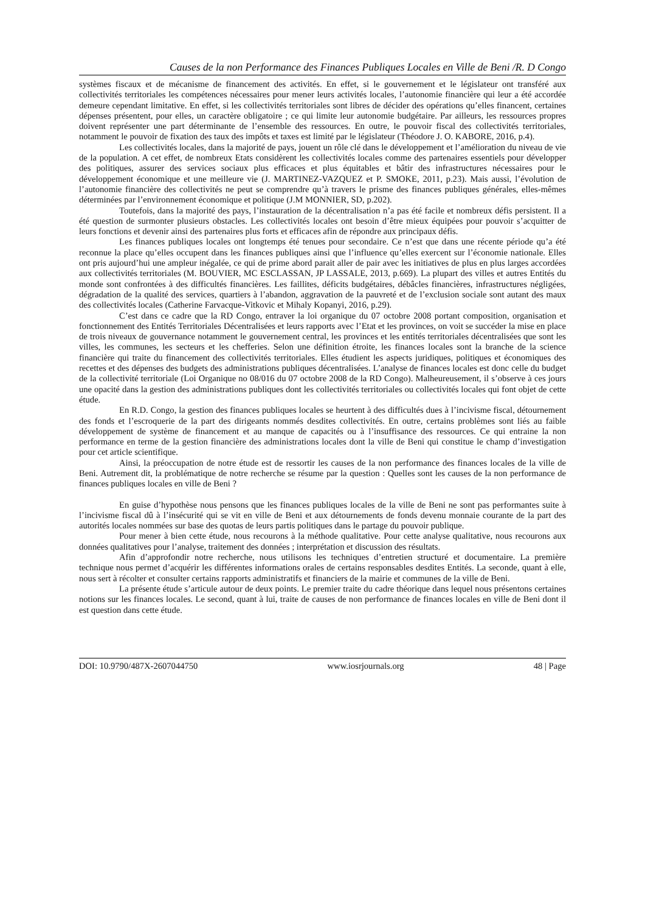Causes de la non Performance des Finances Publiques Locales en Ville de Beni /R. D Congo
systèmes fiscaux et de mécanisme de financement des activités. En effet, si le gouvernement et le législateur ont transféré aux collectivités territoriales les compétences nécessaires pour mener leurs activités locales, l’autonomie financière qui leur a été accordée demeure cependant limitative. En effet, si les collectivités territoriales sont libres de décider des opérations qu’elles financent, certaines dépenses présentent, pour elles, un caractère obligatoire ; ce qui limite leur autonomie budgétaire. Par ailleurs, les ressources propres doivent représenter une part déterminante de l’ensemble des ressources. En outre, le pouvoir fiscal des collectivités territoriales, notamment le pouvoir de fixation des taux des impôts et taxes est limité par le législateur (Théodore J. O. KABORE, 2016, p.4).
Les collectivités locales, dans la majorité de pays, jouent un rôle clé dans le développement et l’amélioration du niveau de vie de la population. A cet effet, de nombreux Etats considèrent les collectivités locales comme des partenaires essentiels pour développer des politiques, assurer des services sociaux plus efficaces et plus équitables et bâtir des infrastructures nécessaires pour le développement économique et une meilleure vie (J. MARTINEZ-VAZQUEZ et P. SMOKE, 2011, p.23). Mais aussi, l’évolution de l’autonomie financière des collectivités ne peut se comprendre qu’à travers le prisme des finances publiques générales, elles-mêmes déterminées par l’environnement économique et politique (J.M MONNIER, SD, p.202).
Toutefois, dans la majorité des pays, l’instauration de la décentralisation n’a pas été facile et nombreux défis persistent. Il a été question de surmonter plusieurs obstacles. Les collectivités locales ont besoin d’être mieux équipées pour pouvoir s’acquitter de leurs fonctions et devenir ainsi des partenaires plus forts et efficaces afin de répondre aux principaux défis.
Les finances publiques locales ont longtemps été tenues pour secondaire. Ce n’est que dans une récente période qu’a été reconnue la place qu’elles occupent dans les finances publiques ainsi que l’influence qu’elles exercent sur l’économie nationale. Elles ont pris aujourd’hui une ampleur inégalée, ce qui de prime abord parait aller de pair avec les initiatives de plus en plus larges accordées aux collectivités territoriales (M. BOUVIER, MC ESCLASSAN, JP LASSALE, 2013, p.669). La plupart des villes et autres Entités du monde sont confrontées à des difficultés financières. Les faillites, déficits budgétaires, débâcles financières, infrastructures négligées, dégradation de la qualité des services, quartiers à l’abandon, aggravation de la pauvreté et de l’exclusion sociale sont autant des maux des collectivités locales (Catherine Farvacque-Vitkovic et Mihaly Kopanyi, 2016, p.29).
C’est dans ce cadre que la RD Congo, entraver la loi organique du 07 octobre 2008 portant composition, organisation et fonctionnement des Entités Territoriales Décentralisées et leurs rapports avec l’Etat et les provinces, on voit se succéder la mise en place de trois niveaux de gouvernance notamment le gouvernement central, les provinces et les entités territoriales décentralisées que sont les villes, les communes, les secteurs et les chefferies. Selon une définition étroite, les finances locales sont la branche de la science financière qui traite du financement des collectivités territoriales. Elles étudient les aspects juridiques, politiques et économiques des recettes et des dépenses des budgets des administrations publiques décentralisées. L’analyse de finances locales est donc celle du budget de la collectivité territoriale (Loi Organique no 08/016 du 07 octobre 2008 de la RD Congo). Malheureusement, il s’observe à ces jours une opacité dans la gestion des administrations publiques dont les collectivités territoriales ou collectivités locales qui font objet de cette étude.
En R.D. Congo, la gestion des finances publiques locales se heurtent à des difficultés dues à l’incivisme fiscal, détournement des fonds et l’escroquerie de la part des dirigeants nommés desdites collectivités. En outre, certains problèmes sont liés au faible développement de système de financement et au manque de capacités ou à l’insuffisance des ressources. Ce qui entraine la non performance en terme de la gestion financière des administrations locales dont la ville de Beni qui constitue le champ d’investigation pour cet article scientifique.
Ainsi, la préoccupation de notre étude est de ressortir les causes de la non performance des finances locales de la ville de Beni. Autrement dit, la problématique de notre recherche se résume par la question : Quelles sont les causes de la non performance de finances publiques locales en ville de Beni ?
En guise d’hypothèse nous pensons que les finances publiques locales de la ville de Beni ne sont pas performantes suite à l’incivisme fiscal dû à l’insécurité qui se vit en ville de Beni et aux détournements de fonds devenu monnaie courante de la part des autorités locales nommées sur base des quotas de leurs partis politiques dans le partage du pouvoir publique.
Pour mener à bien cette étude, nous recourons à la méthode qualitative. Pour cette analyse qualitative, nous recourons aux données qualitatives pour l’analyse, traitement des données ; interprétation et discussion des résultats.
Afin d’approfondir notre recherche, nous utilisons les techniques d’entretien structuré et documentaire. La première technique nous permet d’acquérir les différentes informations orales de certains responsables desdites Entités. La seconde, quant à elle, nous sert à récolter et consulter certains rapports administratifs et financiers de la mairie et communes de la ville de Beni.
La présente étude s’articule autour de deux points. Le premier traite du cadre théorique dans lequel nous présentons certaines notions sur les finances locales. Le second, quant à lui, traite de causes de non performance de finances locales en ville de Beni dont il est question dans cette étude.
DOI: 10.9790/487X-2607044750 www.iosrjournals.org 48 | Page